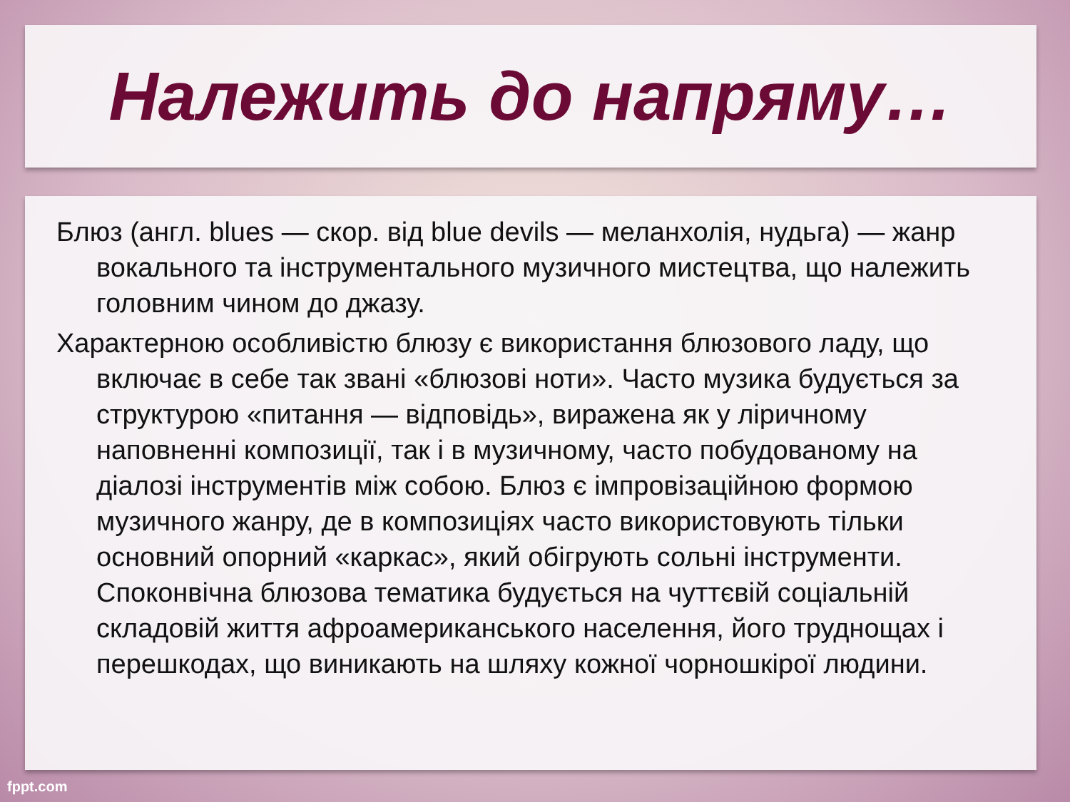Належить до напряму…
Блюз (англ. blues — скор. від blue devils — меланхолія, нудьга) — жанр вокального та інструментального музичного мистецтва, що належить головним чином до джазу.
Характерною особливістю блюзу є використання блюзового ладу, що включає в себе так звані «блюзові ноти». Часто музика будується за структурою «питання — відповідь», виражена як у ліричному наповненні композиції, так і в музичному, часто побудованому на діалозі інструментів між собою. Блюз є імпровізаційною формою музичного жанру, де в композиціях часто використовують тільки основний опорний «каркас», який обігрують сольні інструменти. Споконвічна блюзова тематика будується на чуттєвій соціальній складовій життя афроамериканського населення, його труднощах і перешкодах, що виникають на шляху кожної чорношкірої людини.
fppt.com